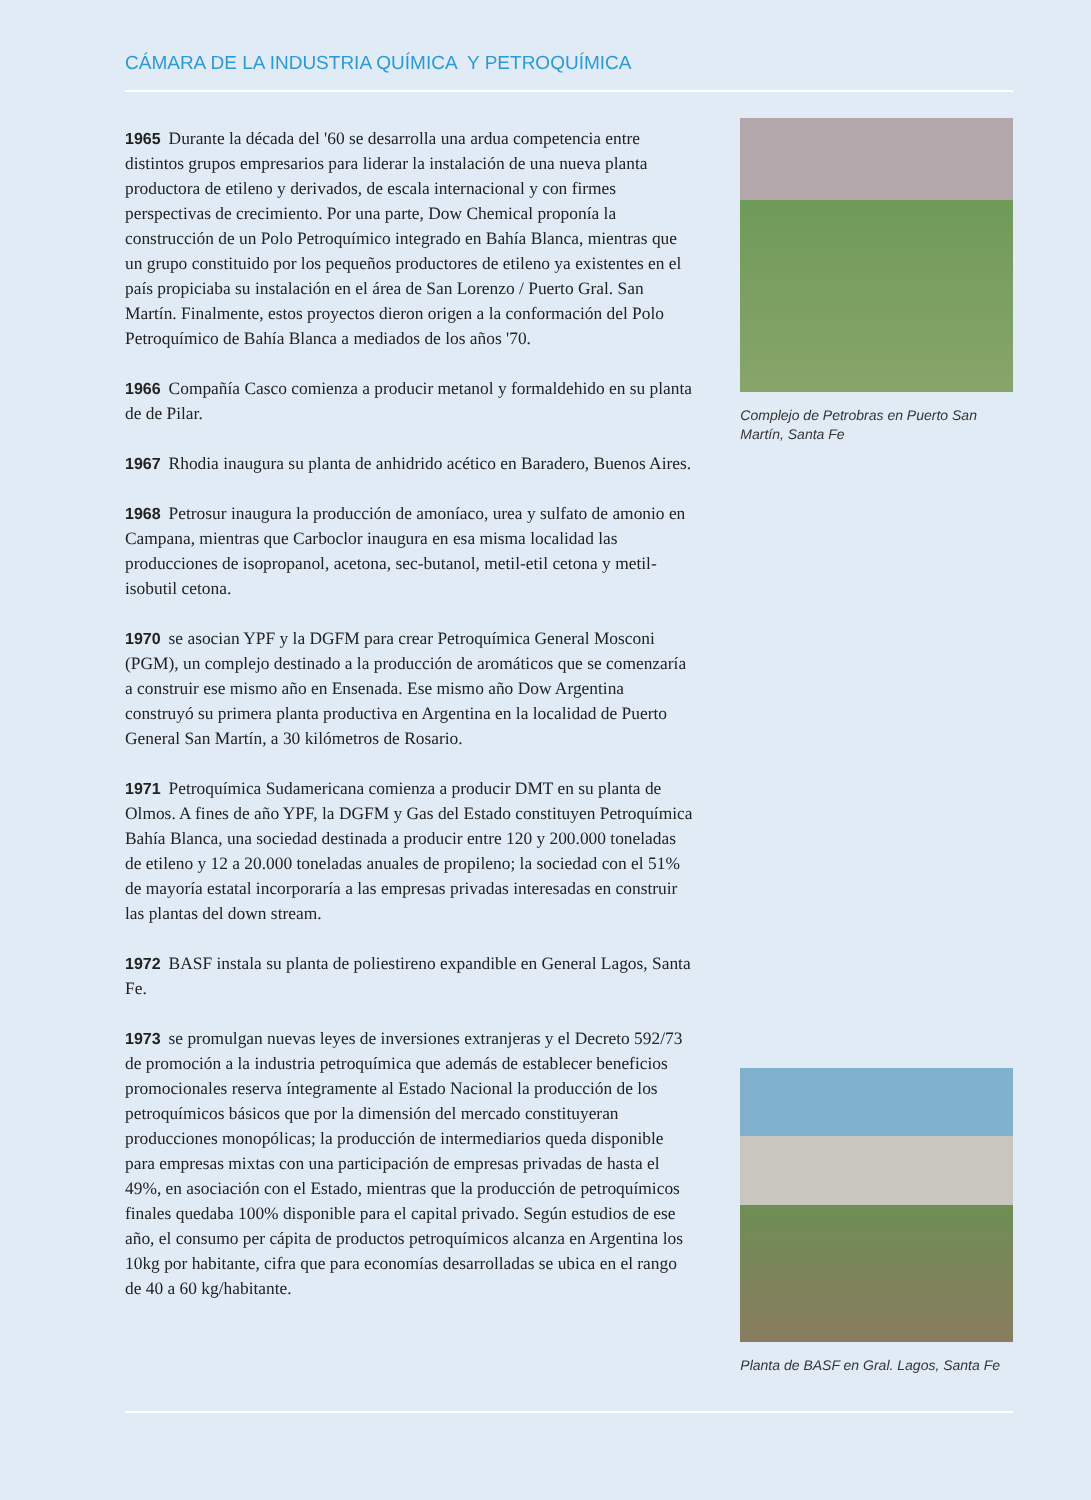CÁMARA DE LA INDUSTRIA QUÍMICA Y PETROQUÍMICA
1965 Durante la década del '60 se desarrolla una ardua competencia entre distintos grupos empresarios para liderar la instalación de una nueva planta productora de etileno y derivados, de escala internacional y con firmes perspectivas de crecimiento. Por una parte, Dow Chemical proponía la construcción de un Polo Petroquímico integrado en Bahía Blanca, mientras que un grupo constituido por los pequeños productores de etileno ya existentes en el país propiciaba su instalación en el área de San Lorenzo / Puerto Gral. San Martín. Finalmente, estos proyectos dieron origen a la conformación del Polo Petroquímico de Bahía Blanca a mediados de los años '70.
1966 Compañía Casco comienza a producir metanol y formaldehido en su planta de de Pilar.
1967 Rhodia inaugura su planta de anhidrido acético en Baradero, Buenos Aires.
1968 Petrosur inaugura la producción de amoníaco, urea y sulfato de amonio en Campana, mientras que Carboclor inaugura en esa misma localidad las producciones de isopropanol, acetona, sec-butanol, metil-etil cetona y metil-isobutil cetona.
1970 se asocian YPF y la DGFM para crear Petroquímica General Mosconi (PGM), un complejo destinado a la producción de aromáticos que se comenzaría a construir ese mismo año en Ensenada. Ese mismo año Dow Argentina construyó su primera planta productiva en Argentina en la localidad de Puerto General San Martín, a 30 kilómetros de Rosario.
1971 Petroquímica Sudamericana comienza a producir DMT en su planta de Olmos. A fines de año YPF, la DGFM y Gas del Estado constituyen Petroquímica Bahía Blanca, una sociedad destinada a producir entre 120 y 200.000 toneladas de etileno y 12 a 20.000 toneladas anuales de propileno; la sociedad con el 51% de mayoría estatal incorporaría a las empresas privadas interesadas en construir las plantas del down stream.
1972 BASF instala su planta de poliestireno expandible en General Lagos, Santa Fe.
1973 se promulgan nuevas leyes de inversiones extranjeras y el Decreto 592/73 de promoción a la industria petroquímica que además de establecer beneficios promocionales reserva íntegramente al Estado Nacional la producción de los petroquímicos básicos que por la dimensión del mercado constituyeran producciones monopólicas; la producción de intermediarios queda disponible para empresas mixtas con una participación de empresas privadas de hasta el 49%, en asociación con el Estado, mientras que la producción de petroquímicos finales quedaba 100% disponible para el capital privado. Según estudios de ese año, el consumo per cápita de productos petroquímicos alcanza en Argentina los 10kg por habitante, cifra que para economías desarrolladas se ubica en el rango de 40 a 60 kg/habitante.
Complejo de Petrobras en Puerto San Martín, Santa Fe
Planta de BASF en Gral. Lagos, Santa Fe